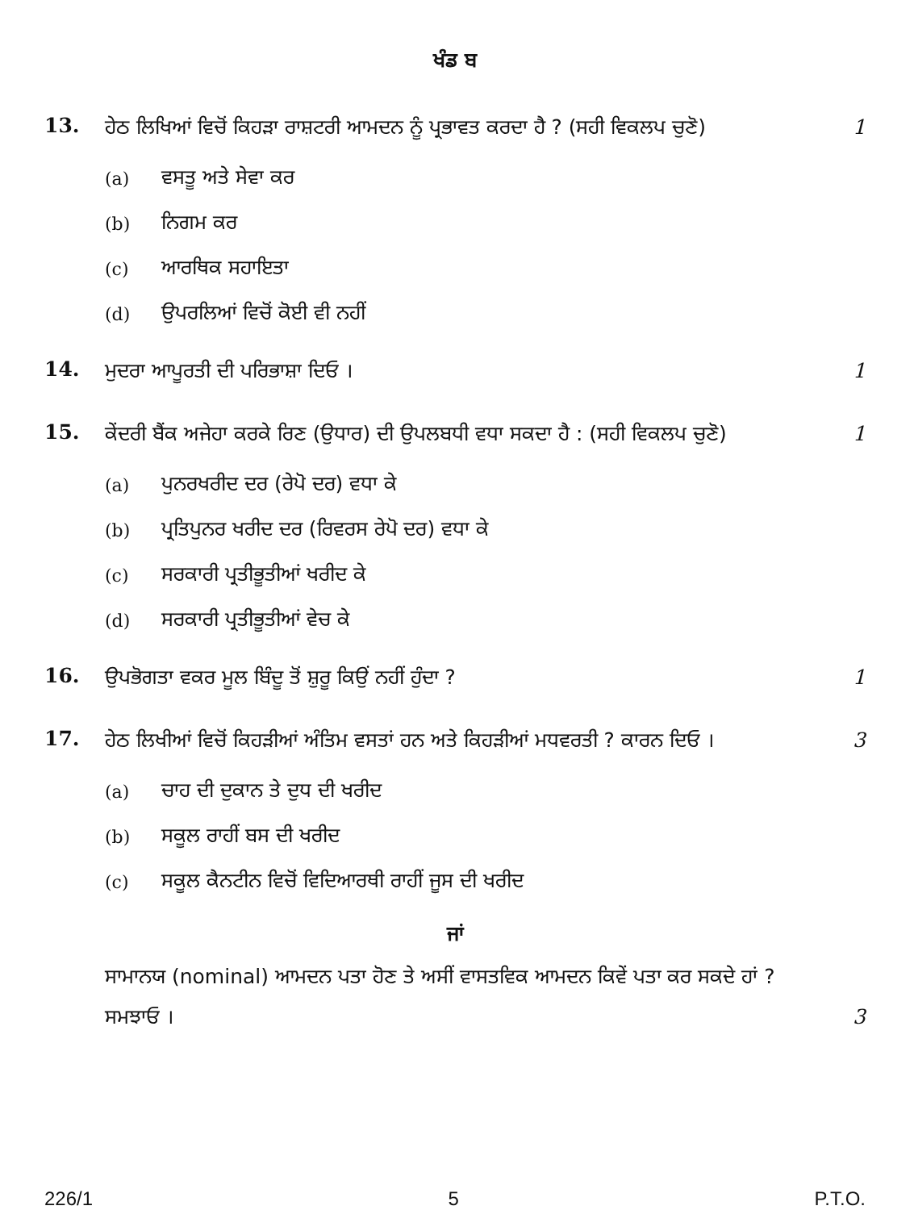ਖੰਡ ਬ
13.
ਹੇਠ ਲਿਖਿਆਂ ਵਿਚੋਂ ਕਿਹੜਾ ਰਾਸ਼ਟਰੀ ਆਮਦਨ ਨੂੰ ਪ੍ਰਭਾਵਤ ਕਰਦਾ ਹੈ ? (ਸਹੀ ਵਿਕਲਪ ਚੁਣੋ)
1
(a) ਵਸਤੂ ਅਤੇ ਸੇਵਾ ਕਰ
(b) ਨਿਗਮ ਕਰ
(c) ਆਰਥਿਕ ਸਹਾਇਤਾ
(d) ਉਪਰਲਿਆਂ ਵਿਚੋਂ ਕੋਈ ਵੀ ਨਹੀਂ
14.
ਮੁਦਰਾ ਆਪੂਰਤੀ ਦੀ ਪਰਿਭਾਸ਼ਾ ਦਿਓ । 1
15.
ਕੇਂਦਰੀ ਬੈਂਕ ਅਜੇਹਾ ਕਰਕੇ ਰਿਣ (ਉਧਾਰ) ਦੀ ਉਪਲਬਧੀ ਵਧਾ ਸਕਦਾ ਹੈ : (ਸਹੀ ਵਿਕਲਪ ਚੁਣੋ)
1
(a) ਪੁਨਰਖਰੀਦ ਦਰ (ਰੇਪੋ ਦਰ) ਵਧਾ ਕੇ
(b) ਪ੍ਰਤਿਪੁਨਰ ਖਰੀਦ ਦਰ (ਰਿਵਰਸ ਰੇਪੋ ਦਰ) ਵਧਾ ਕੇ
(c) ਸਰਕਾਰੀ ਪ੍ਰਤੀਭੂਤੀਆਂ ਖਰੀਦ ਕੇ
(d) ਸਰਕਾਰੀ ਪ੍ਰਤੀਭੂਤੀਆਂ ਵੇਚ ਕੇ
16.
ਉਪਭੋਗਤਾ ਵਕਰ ਮੂਲ ਬਿੰਦੂ ਤੋਂ ਸ਼ੁਰੂ ਕਿਉਂ ਨਹੀਂ ਹੁੰਦਾ ?
1
17.
ਹੇਠ ਲਿਖੀਆਂ ਵਿਚੋਂ ਕਿਹੜੀਆਂ ਅੰਤਿਮ ਵਸਤਾਂ ਹਨ ਅਤੇ ਕਿਹੜੀਆਂ ਮਧਵਰਤੀ ? ਕਾਰਨ ਦਿਓ ।
3
(a) ਚਾਹ ਦੀ ਦੁਕਾਨ ਤੇ ਦੁਧ ਦੀ ਖਰੀਦ
(b) ਸਕੂਲ ਰਾਹੀਂ ਬਸ ਦੀ ਖਰੀਦ
(c) ਸਕੂਲ ਕੈਨਟੀਨ ਵਿਚੋਂ ਵਿਦਿਆਰਥੀ ਰਾਹੀਂ ਜੂਸ ਦੀ ਖਰੀਦ
ਜਾਂ
ਸਾਮਾਨਯ (nominal) ਆਮਦਨ ਪਤਾ ਹੋਣ ਤੇ ਅਸੀਂ ਵਾਸਤਵਿਕ ਆਮਦਨ ਕਿਵੇਂ ਪਤਾ ਕਰ ਸਕਦੇ ਹਾਂ ? ਸਮਝਾਓ ।
3
226/1 5 P.T.O.